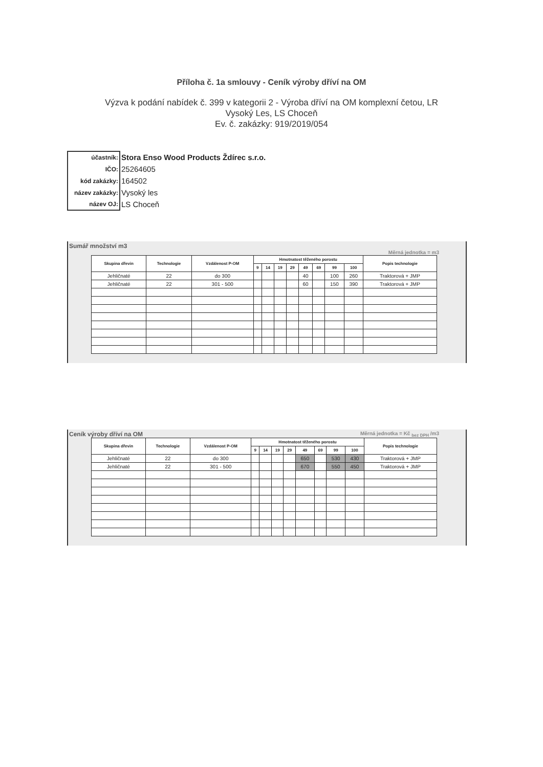Příloha č. 1a smlouvy - Ceník výroby dříví na OM
Výzva k podání nabídek č. 399 v kategorii 2 - Výroba dříví na OM komplexní četou, LR
Vysoký Les, LS Choceň
Ev. č. zakázky: 919/2019/054
| účastník: | Stora Enso Wood Products Ždírec s.r.o. |
| IČO: | 25264605 |
| kód zakázky: | 164502 |
| název zakázky: | Vysoký les |
| název OJ: | LS Choceň |
Sumář množství m3
Měrná jednotka = m3
| Skupina dřevin | Technologie | Vzdálenost P-OM | Hmotnatost těženého porostu | | | | | | | | Popis technologie |
| --- | --- | --- | --- | --- | --- | --- | --- | --- | --- | --- | --- |
| | | | 9 | 14 | 19 | 29 | 49 | 69 | 99 | 100 | |
| Jehličnaté | 22 | do 300 | | | | | 40 | | 100 | 260 | Traktorová + JMP |
| Jehličnaté | 22 | 301 - 500 | | | | | 60 | | 150 | 390 | Traktorová + JMP |
Ceník výroby dříví na OM Měrná jednotka = Kč <sub>bez DPH</sub> /m3
| Skupina dřevin | Technologie | Vzdálenost P-OM | Hmotnatost těženého porostu | | | | | | | | Popis technologie |
| --- | --- | --- | --- | --- | --- | --- | --- | --- | --- | --- | --- |
| | | | 9 | 14 | 19 | 29 | 49 | 69 | 99 | 100 | |
| Jehličnaté | 22 | do 300 | | | | | 650 | | 530 | 430 | Traktorová + JMP |
| Jehličnaté | 22 | 301 - 500 | | | | | 670 | | 550 | 450 | Traktorová + JMP |